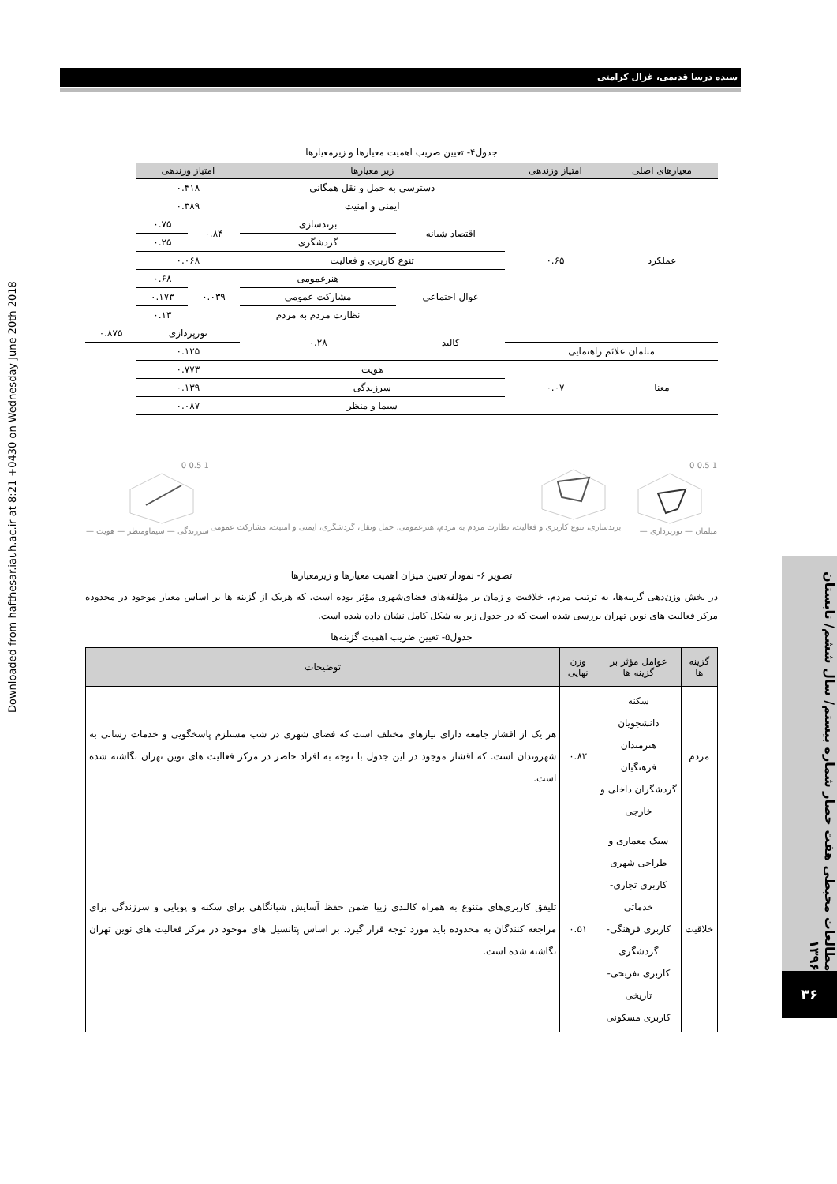سیده درسا قدیمی، غزال کرامتی
Downloaded from hafthesar.iauh.ac.ir at 8:21 +0430 on Wednesday June 20th 2018
مطالعات محیطی هفت حصار شماره بیستم/ سال ششم/ تابستان ۱۳۹۶
۳۶
جدول۴- تعیین ضریب اهمیت معیارها و زیرمعیارها
| معیارهای اصلی | امتیاز وزندهی | زیر معیارها | | امتیاز وزندهی | | |
| --- | --- | --- | --- | --- | --- | --- |
| عملکرد | ۰.۶۵ | دسترسی به حمل و نقل همگانی | | ۰.۴۱۸ | | |
| | | ایمنی و امنیت | | ۰.۳۸۹ | | |
| | | اقتصاد شبانه | برندسازی | ۰.۸۴ | ۰.۷۵ | |
| | | | گردشگری | | ۰.۲۵ | |
| | | تنوع کاربری و فعالیت | | ۰.۰۶۸ | | |
| | | عوال اجتماعی | هنرعمومی | ۰.۰۳۹ | ۰.۶۸ | |
| | | | مشارکت عمومی | | ۰.۱۷۳ | |
| | | | نظارت مردم به مردم | | ۰.۱۳ | |
| | | کالبد | ۰.۲۸ | نورپردازی | | ۰.۸۷۵ |
| مبلمان علائم راهنمایی | | | | ۰.۱۲۵ | | |
| معنا | ۰.۰۷ | هویت | | ۰.۷۷۳ | | |
| | | سرزندگی | | ۰.۱۳۹ | | |
| | | سیما و منظر | | ۰.۰۸۷ | | |
1 0.5 0
مبلمان — نورپردازی —
برندسازی، تنوع کاربری و فعالیت، نظارت مردم به مردم، هنرعمومی، حمل ونقل، گردشگری، ایمنی و امنیت، مشارکت عمومی
1 0.5 0
سرزندگی — سیماومنظر — هویت —
تصویر ۶- نمودار تعیین میزان اهمیت معیارها و زیرمعیارها
در بخش وزن‌دهی گزینه‌ها، به ترتیب مردم، خلاقیت و زمان بر مؤلفه‌های فضای‌شهری مؤثر بوده است. که هریک از گزینه ها بر اساس معیار موجود در محدوده مرکز فعالیت های نوین تهران بررسی شده است که در جدول زیر به شکل کامل نشان داده شده است.
جدول۵- تعیین ضریب اهمیت گزینه‌ها
| گزینه ها | عوامل مؤثر بر گزینه ها | وزن نهایی | توضیحات |
| --- | --- | --- | --- |
| مردم | سکنه دانشجویان هنرمندان فرهنگیان گردشگران داخلی و خارجی | ۰.۸۲ | هر یک از اقشار جامعه دارای نیازهای مختلف است که فضای شهری در شب مستلزم پاسخگویی و خدمات رسانی به شهروندان است. که اقشار موجود در این جدول با توجه به افراد حاضر در مرکز فعالیت های نوین تهران نگاشته شده است. |
| خلاقیت | سبک معماری و طراحی شهری کاربری تجاری-خدماتی کاربری فرهنگی-گردشگری کاربری تفریحی-تاریخی کاربری مسکونی | ۰.۵۱ | تلیفق کاربری‌های متنوع به همراه کالبدی زیبا ضمن حفظ آسایش شبانگاهی برای سکنه و پویایی و سرزندگی برای مراجعه کنندگان به محدوده باید مورد توجه قرار گیرد. بر اساس پتانسیل های موجود در مرکز فعالیت های نوین تهران نگاشته شده است. |